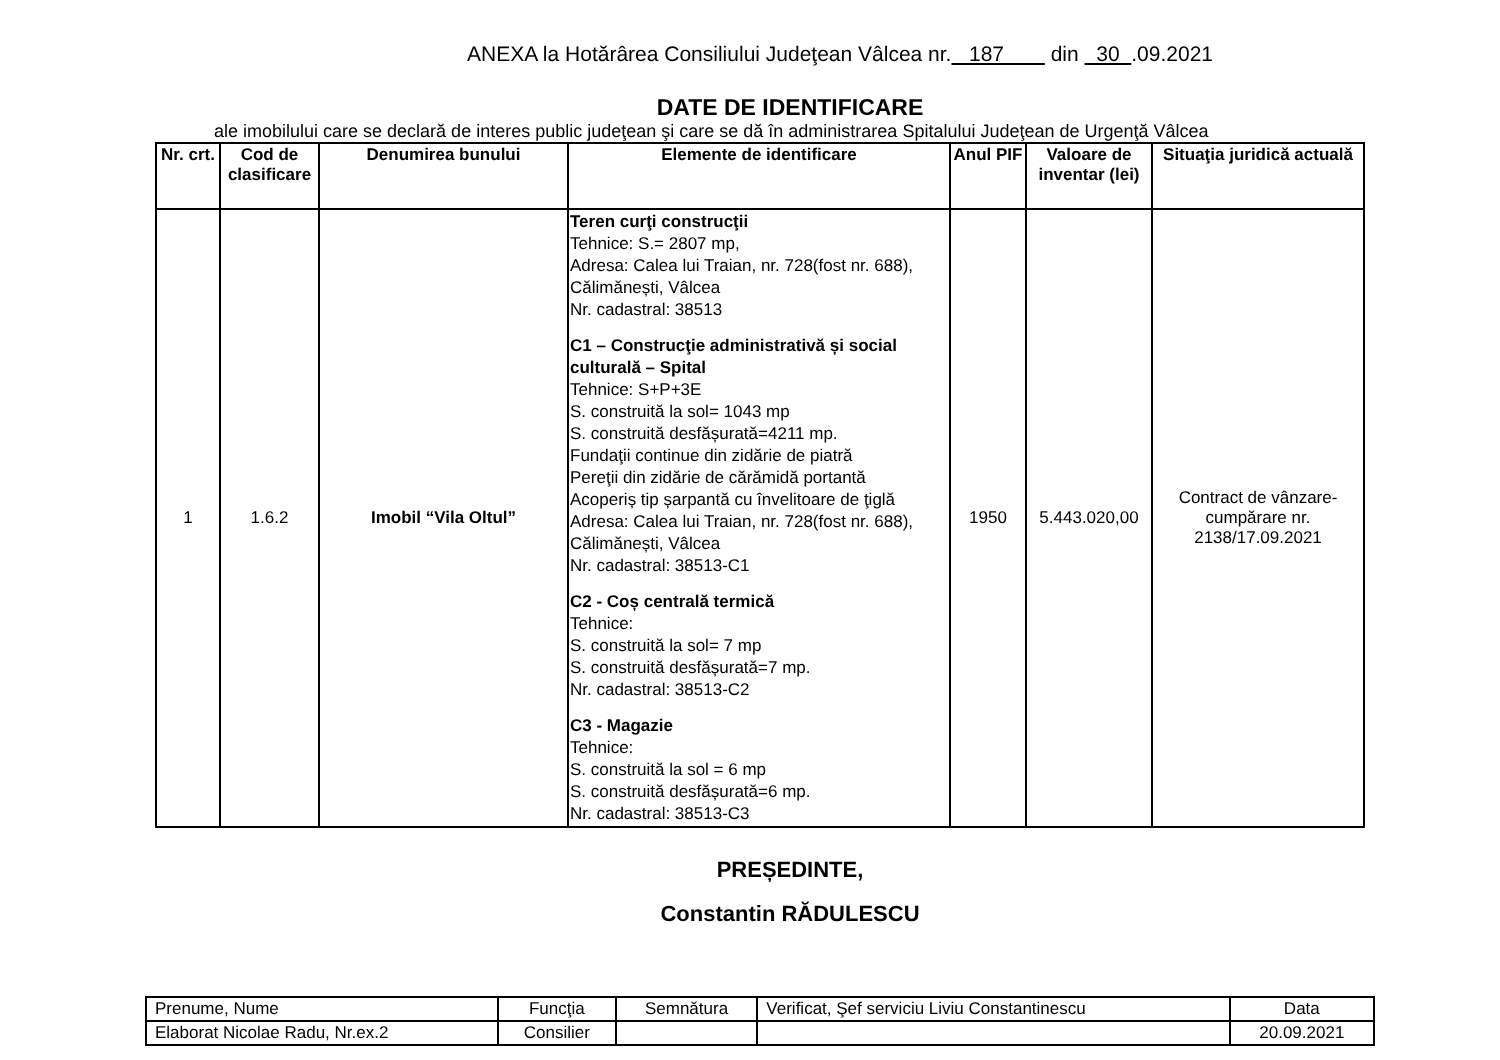ANEXA la Hotărârea Consiliului Judeţean Vâlcea nr. 187 din 30 .09.2021
DATE DE IDENTIFICARE
ale imobilului care se declară de interes public judeţean şi care se dă în administrarea Spitalului Judeţean de Urgenţă Vâlcea
| Nr. crt. | Cod de clasificare | Denumirea bunului | Elemente de identificare | Anul PIF | Valoare de inventar (lei) | Situaţia juridică actuală |
| --- | --- | --- | --- | --- | --- | --- |
| 1 | 1.6.2 | Imobil “Vila Oltul” | Teren curţi construcţii Tehnice: S.= 2807 mp, Adresa: Calea lui Traian, nr. 728(fost nr. 688), Călimănești, Vâlcea Nr. cadastral: 38513 C1 – Construcţie administrativă și social culturală – Spital Tehnice: S+P+3E S. construită la sol= 1043 mp S. construită desfășurată=4211 mp. Fundaţii continue din zidărie de piatră Pereţii din zidărie de cărămidă portantă Acoperiș tip șarpantă cu învelitoare de ţiglă Adresa: Calea lui Traian, nr. 728(fost nr. 688), Călimănești, Vâlcea Nr. cadastral: 38513-C1 C2 - Coș centrală termică Tehnice: S. construită la sol= 7 mp S. construită desfășurată=7 mp. Nr. cadastral: 38513-C2 C3 - Magazie Tehnice: S. construită la sol = 6 mp S. construită desfășurată=6 mp. Nr. cadastral: 38513-C3 | 1950 | 5.443.020,00 | Contract de vânzare-cumpărare nr. 2138/17.09.2021 |
PREȘEDINTE,
Constantin RĂDULESCU
| Prenume, Nume | Funcţia | Semnătura | Verificat, Şef serviciu Liviu Constantinescu | Data |
| Elaborat Nicolae Radu, Nr.ex.2 | Consilier | | | 20.09.2021 |